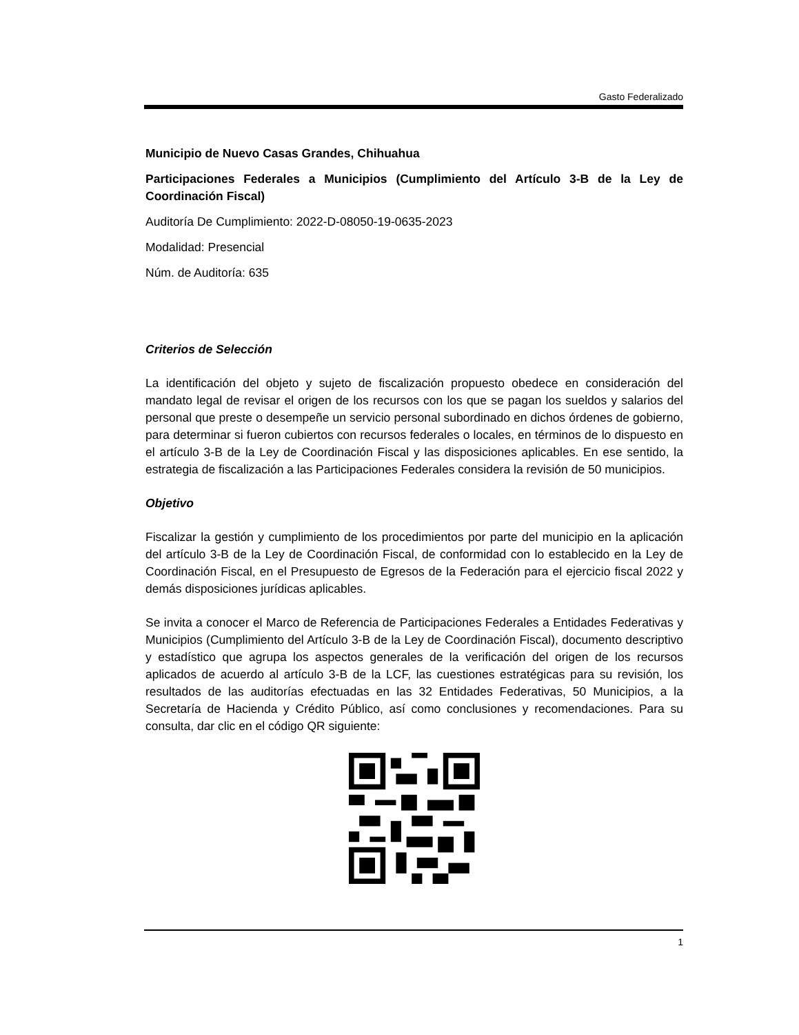Gasto Federalizado
Municipio de Nuevo Casas Grandes, Chihuahua
Participaciones Federales a Municipios (Cumplimiento del Artículo 3-B de la Ley de Coordinación Fiscal)
Auditoría De Cumplimiento: 2022-D-08050-19-0635-2023
Modalidad: Presencial
Núm. de Auditoría: 635
Criterios de Selección
La identificación del objeto y sujeto de fiscalización propuesto obedece en consideración del mandato legal de revisar el origen de los recursos con los que se pagan los sueldos y salarios del personal que preste o desempeñe un servicio personal subordinado en dichos órdenes de gobierno, para determinar si fueron cubiertos con recursos federales o locales, en términos de lo dispuesto en el artículo 3-B de la Ley de Coordinación Fiscal y las disposiciones aplicables. En ese sentido, la estrategia de fiscalización a las Participaciones Federales considera la revisión de 50 municipios.
Objetivo
Fiscalizar la gestión y cumplimiento de los procedimientos por parte del municipio en la aplicación del artículo 3-B de la Ley de Coordinación Fiscal, de conformidad con lo establecido en la Ley de Coordinación Fiscal, en el Presupuesto de Egresos de la Federación para el ejercicio fiscal 2022 y demás disposiciones jurídicas aplicables.
Se invita a conocer el Marco de Referencia de Participaciones Federales a Entidades Federativas y Municipios (Cumplimiento del Artículo 3-B de la Ley de Coordinación Fiscal), documento descriptivo y estadístico que agrupa los aspectos generales de la verificación del origen de los recursos aplicados de acuerdo al artículo 3-B de la LCF, las cuestiones estratégicas para su revisión, los resultados de las auditorías efectuadas en las 32 Entidades Federativas, 50 Municipios, a la Secretaría de Hacienda y Crédito Público, así como conclusiones y recomendaciones. Para su consulta, dar clic en el código QR siguiente:
1